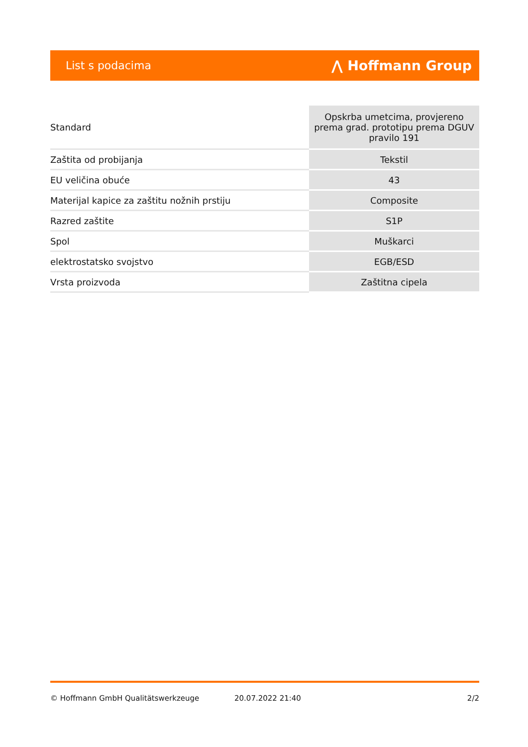List s podacima ⋀ Hoffmann Group
| Standard | Opskrba umetcima, provjereno prema grad. prototipu prema DGUV pravilo 191 |
| Zaštita od probijanja | Tekstil |
| EU veličina obuće | 43 |
| Materijal kapice za zaštitu nožnih prstiju | Composite |
| Razred zaštite | S1P |
| Spol | Muškarci |
| elektrostatsko svojstvo | EGB/ESD |
| Vrsta proizvoda | Zaštitna cipela |
© Hoffmann GmbH Qualitätswerkzeuge 20.07.2022 21:40 2/2